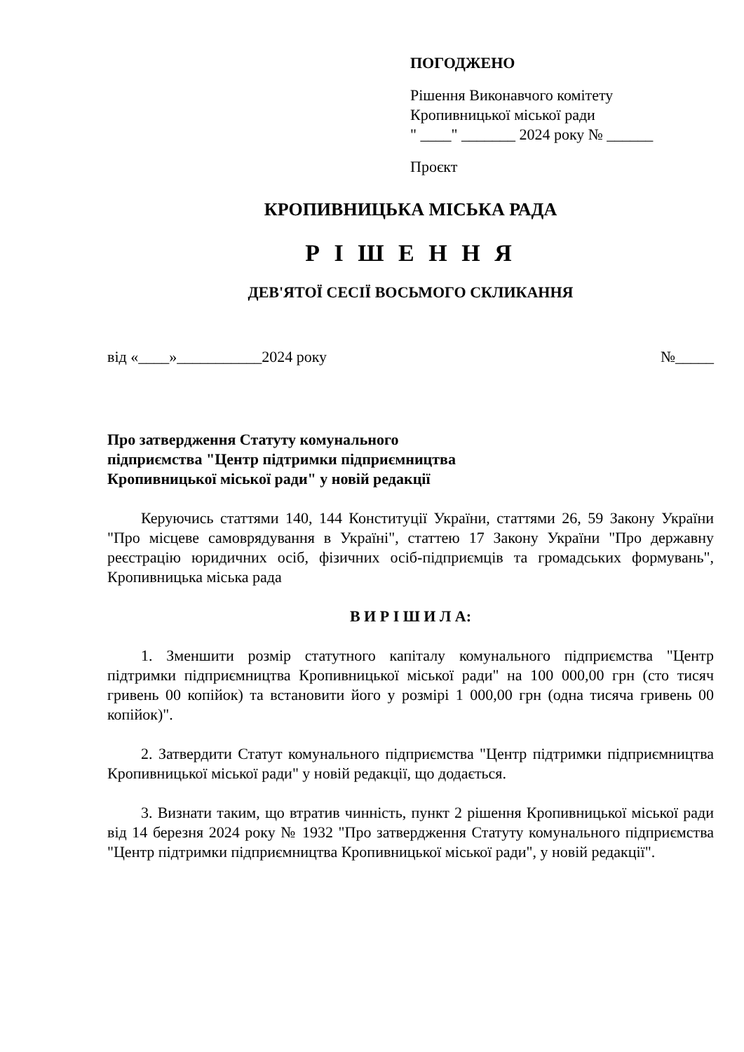ПОГОДЖЕНО
Рішення Виконавчого комітету
Кропивницької міської ради
" ____" _______ 2024 року № ______
Проєкт
КРОПИВНИЦЬКА МІСЬКА РАДА
Р І Ш Е Н Н Я
ДЕВ'ЯТОЇ СЕСІЇ ВОСЬМОГО СКЛИКАННЯ
від «____»___________2024 року №_____
Про затвердження Статуту комунального підприємства "Центр підтримки підприємництва Кропивницької міської ради" у новій редакції
Керуючись статтями 140, 144 Конституції України, статтями 26, 59 Закону України "Про місцеве самоврядування в Україні", статтею 17 Закону України "Про державну реєстрацію юридичних осіб, фізичних осіб-підприємців та громадських формувань", Кропивницька міська рада
В И Р І Ш И Л А:
1. Зменшити розмір статутного капіталу комунального підприємства "Центр підтримки підприємництва Кропивницької міської ради" на 100 000,00 грн (сто тисяч гривень 00 копійок) та встановити його у розмірі 1 000,00 грн (одна тисяча гривень 00 копійок)".
2. Затвердити Статут комунального підприємства "Центр підтримки підприємництва Кропивницької міської ради" у новій редакції, що додається.
3. Визнати таким, що втратив чинність, пункт 2 рішення Кропивницької міської ради від 14 березня 2024 року № 1932 "Про затвердження Статуту комунального підприємства "Центр підтримки підприємництва Кропивницької міської ради", у новій редакції".